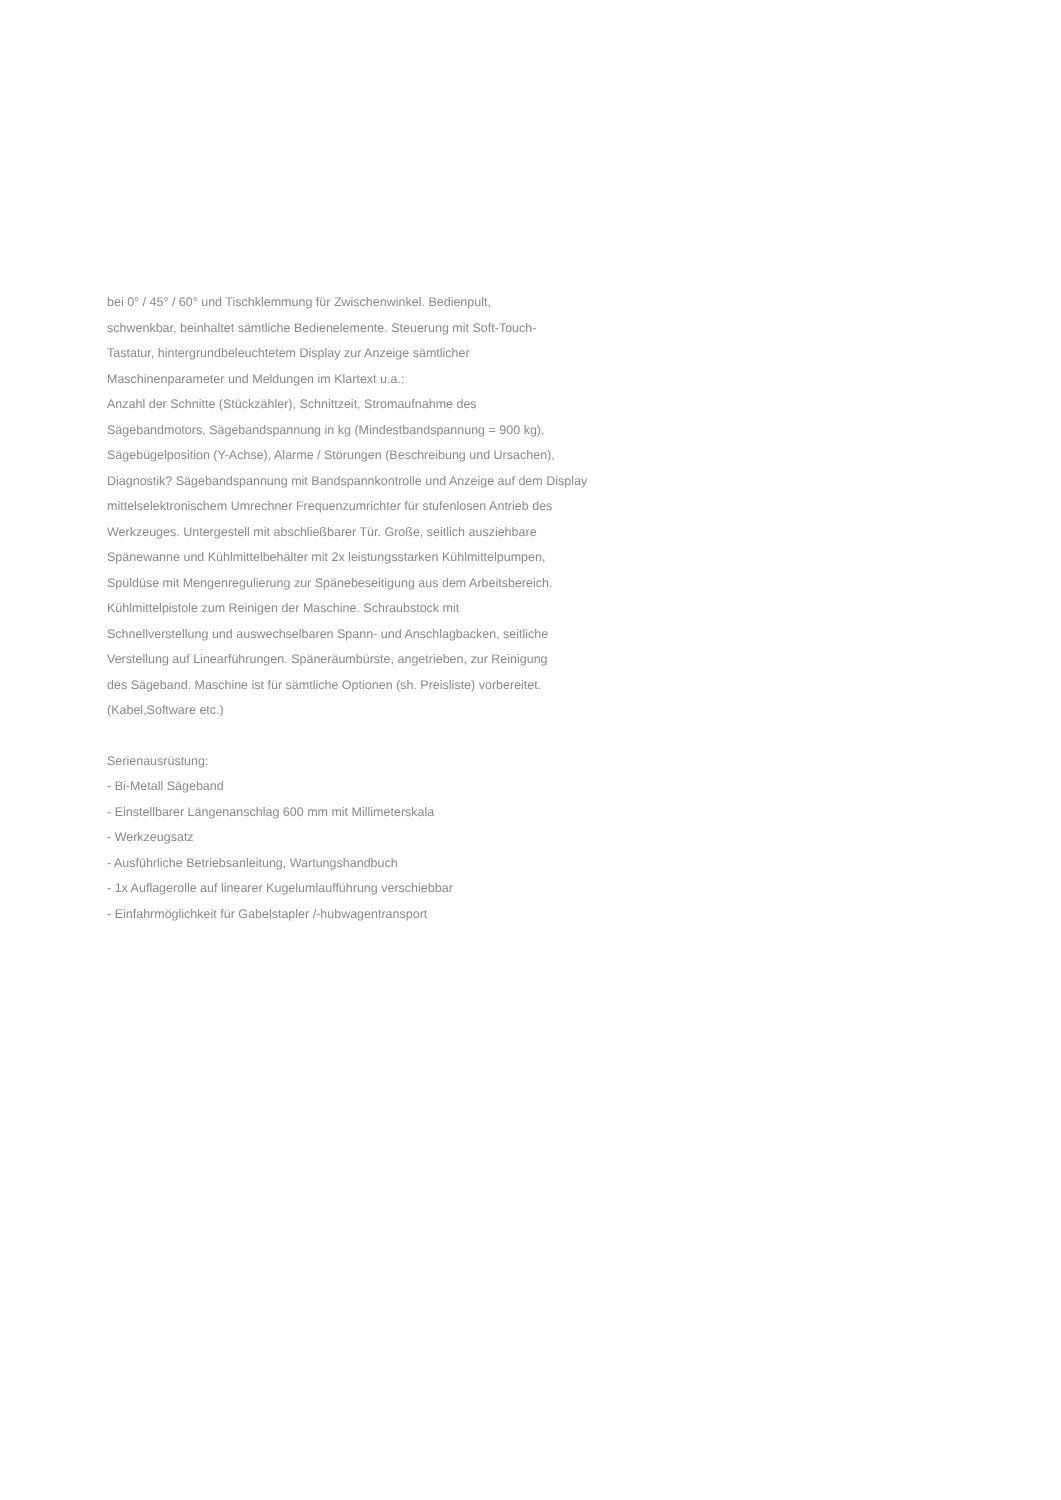bei 0° / 45° / 60° und Tischklemmung für Zwischenwinkel. Bedienpult,
schwenkbar, beinhaltet sämtliche Bedienelemente. Steuerung mit Soft-Touch-
Tastatur, hintergrundbeleuchtetem Display zur Anzeige sämtlicher
Maschinenparameter und Meldungen im Klartext u.a.:
Anzahl der Schnitte (Stückzähler), Schnittzeit, Stromaufnahme des
Sägebandmotors, Sägebandspannung in kg (Mindestbandspannung = 900 kg),
Sägebügelposition (Y-Achse), Alarme / Störungen (Beschreibung und Ursachen),
Diagnostik? Sägebandspannung mit Bandspannkontrolle und Anzeige auf dem Display
mittelselektronischem Umrechner Frequenzumrichter für stufenlosen Antrieb des
Werkzeuges. Untergestell mit abschließbarer Tür. Große, seitlich ausziehbare
Spänewanne und Kühlmittelbehälter mit 2x leistungsstarken Kühlmittelpumpen,
Spüldüse mit Mengenregulierung zur Spänebeseitigung aus dem Arbeitsbereich.
Kühlmittelpistole zum Reinigen der Maschine. Schraubstock mit
Schnellverstellung und auswechselbaren Spann- und Anschlagbacken, seitliche
Verstellung auf Linearführungen. Späneräumbürste, angetrieben, zur Reinigung
des Sägeband. Maschine ist für sämtliche Optionen (sh. Preisliste) vorbereitet.
(Kabel,Software etc.)
Serienausrüstung:
- Bi-Metall Sägeband
- Einstellbarer Längenanschlag 600 mm mit Millimeterskala
- Werkzeugsatz
- Ausführliche Betriebsanleitung, Wartungshandbuch
- 1x Auflagerolle auf linearer Kugelumlaufführung verschiebbar
- Einfahrmöglichkeit für Gabelstapler /-hubwagentransport